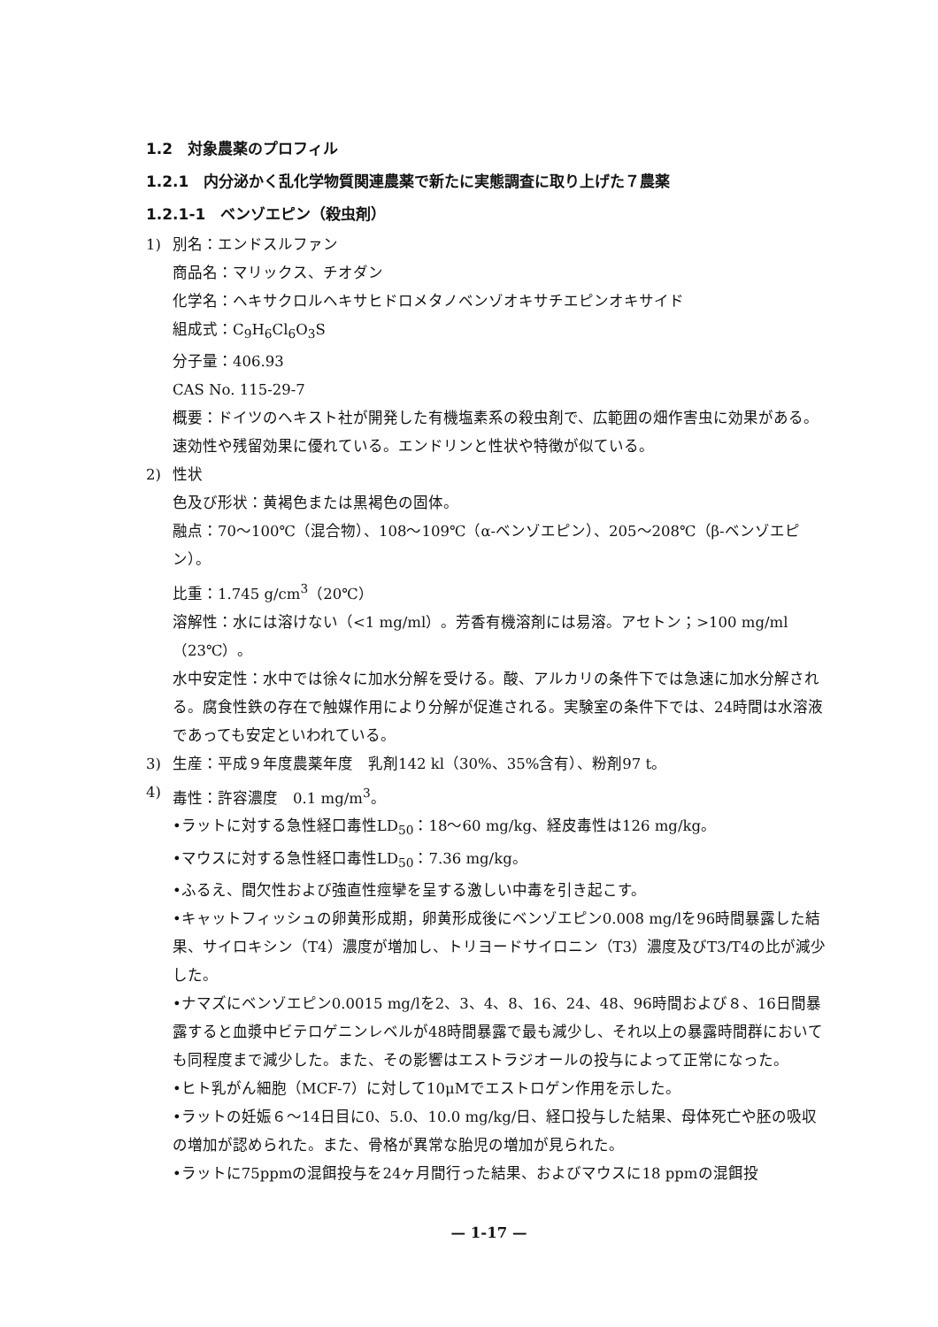1.2　対象農薬のプロフィル
1.2.1　内分泌かく乱化学物質関連農薬で新たに実態調査に取り上げた７農薬
1.2.1-1　ベンゾエピン（殺虫剤）
1) 別名：エンドスルファン
商品名：マリックス、チオダン
化学名：ヘキサクロルヘキサヒドロメタノベンゾオキサチエピンオキサイド
組成式：C<sub>9</sub>H<sub>6</sub>Cl<sub>6</sub>O<sub>3</sub>S
分子量：406.93
CAS No. 115-29-7
概要：ドイツのヘキスト社が開発した有機塩素系の殺虫剤で、広範囲の畑作害虫に効果がある。速効性や残留効果に優れている。エンドリンと性状や特徴が似ている。
2) 性状
色及び形状：黄褐色または黒褐色の固体。
融点：70～100℃（混合物）、108～109℃（α-ベンゾエピン）、205～208℃（β-ベンゾエピン）。
比重：1.745 g/cm<sup>3</sup>（20℃）
溶解性：水には溶けない（<1 mg/ml）。芳香有機溶剤には易溶。アセトン；>100 mg/ml（23℃）。
水中安定性：水中では徐々に加水分解を受ける。酸、アルカリの条件下では急速に加水分解される。腐食性鉄の存在で触媒作用により分解が促進される。実験室の条件下では、24時間は水溶液であっても安定といわれている。
3) 生産：平成９年度農薬年度　乳剤142 kl（30%、35%含有）、粉剤97 t。
4) 毒性：許容濃度　0.1 mg/m<sup>3</sup>。
•ラットに対する急性経口毒性LD<sub>50</sub>：18～60 mg/kg、経皮毒性は126 mg/kg。
•マウスに対する急性経口毒性LD<sub>50</sub>：7.36 mg/kg。
•ふるえ、間欠性および強直性痙攣を呈する激しい中毒を引き起こす。
•キャットフィッシュの卵黄形成期，卵黄形成後にベンゾエピン0.008 mg/lを96時間暴露した結果、サイロキシン（T4）濃度が増加し、トリヨードサイロニン（T3）濃度及びT3/T4の比が減少した。
•ナマズにベンゾエピン0.0015 mg/lを2、3、4、8、16、24、48、96時間および８、16日間暴露すると血漿中ビテロゲニンレベルが48時間暴露で最も減少し、それ以上の暴露時間群においても同程度まで減少した。また、その影響はエストラジオールの投与によって正常になった。
•ヒト乳がん細胞（MCF-7）に対して10μMでエストロゲン作用を示した。
•ラットの妊娠６～14日目に0、5.0、10.0 mg/kg/日、経口投与した結果、母体死亡や胚の吸収の増加が認められた。また、骨格が異常な胎児の増加が見られた。
•ラットに75ppmの混餌投与を24ヶ月間行った結果、およびマウスに18 ppmの混餌投
— 1-17 —